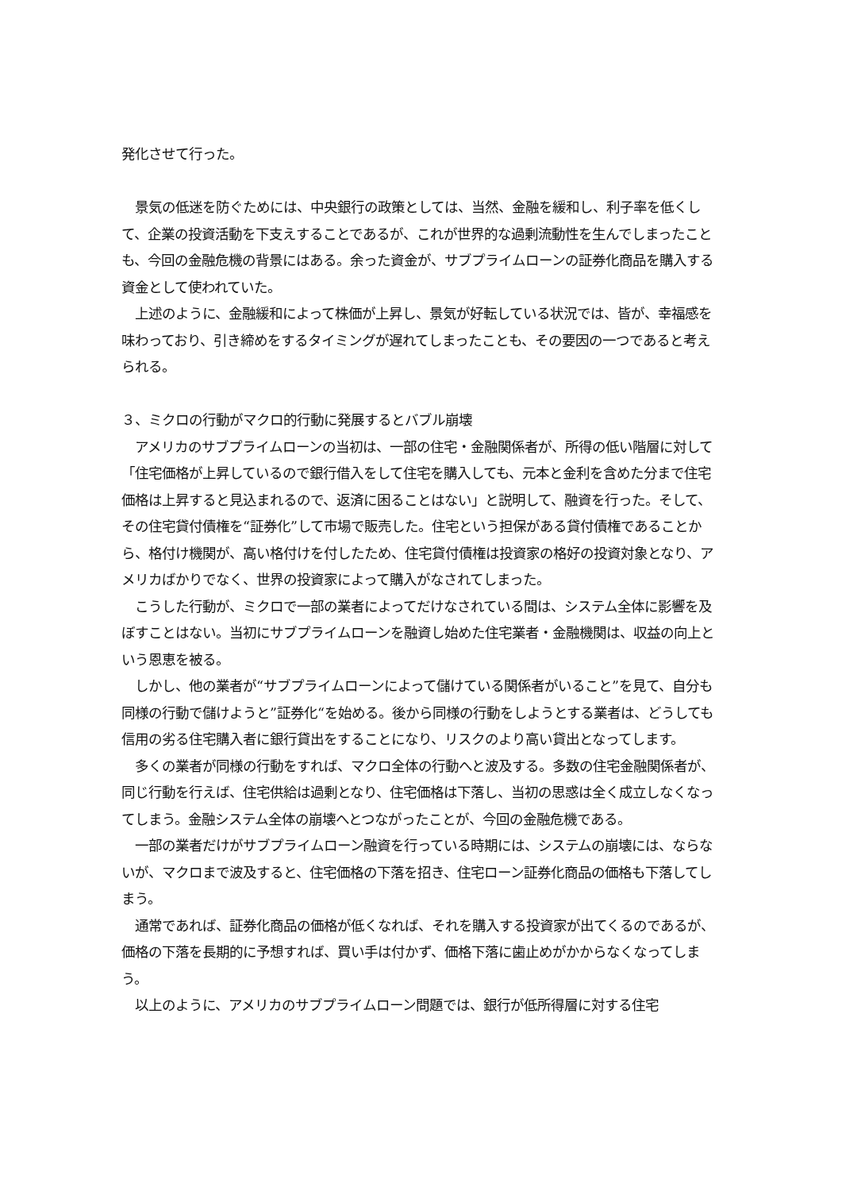発化させて行った。
　景気の低迷を防ぐためには、中央銀行の政策としては、当然、金融を緩和し、利子率を低くして、企業の投資活動を下支えすることであるが、これが世界的な過剰流動性を生んでしまったことも、今回の金融危機の背景にはある。余った資金が、サブプライムローンの証券化商品を購入する資金として使われていた。
　上述のように、金融緩和によって株価が上昇し、景気が好転している状況では、皆が、幸福感を味わっており、引き締めをするタイミングが遅れてしまったことも、その要因の一つであると考えられる。
３、ミクロの行動がマクロ的行動に発展するとバブル崩壊
　アメリカのサブプライムローンの当初は、一部の住宅・金融関係者が、所得の低い階層に対して「住宅価格が上昇しているので銀行借入をして住宅を購入しても、元本と金利を含めた分まで住宅価格は上昇すると見込まれるので、返済に困ることはない」と説明して、融資を行った。そして、その住宅貸付債権を“証券化”して市場で販売した。住宅という担保がある貸付債権であることから、格付け機関が、高い格付けを付したため、住宅貸付債権は投資家の格好の投資対象となり、アメリカばかりでなく、世界の投資家によって購入がなされてしまった。
　こうした行動が、ミクロで一部の業者によってだけなされている間は、システム全体に影響を及ぼすことはない。当初にサブプライムローンを融資し始めた住宅業者・金融機関は、収益の向上という恩恵を被る。
　しかし、他の業者が“サブプライムローンによって儲けている関係者がいること”を見て、自分も同様の行動で儲けようと”証券化“を始める。後から同様の行動をしようとする業者は、どうしても信用の劣る住宅購入者に銀行貸出をすることになり、リスクのより高い貸出となってします。
　多くの業者が同様の行動をすれば、マクロ全体の行動へと波及する。多数の住宅金融関係者が、同じ行動を行えば、住宅供給は過剰となり、住宅価格は下落し、当初の思惑は全く成立しなくなってしまう。金融システム全体の崩壊へとつながったことが、今回の金融危機である。
　一部の業者だけがサブプライムローン融資を行っている時期には、システムの崩壊には、ならないが、マクロまで波及すると、住宅価格の下落を招き、住宅ローン証券化商品の価格も下落してしまう。
　通常であれば、証券化商品の価格が低くなれば、それを購入する投資家が出てくるのであるが、価格の下落を長期的に予想すれば、買い手は付かず、価格下落に歯止めがかからなくなってしまう。
　以上のように、アメリカのサブプライムローン問題では、銀行が低所得層に対する住宅